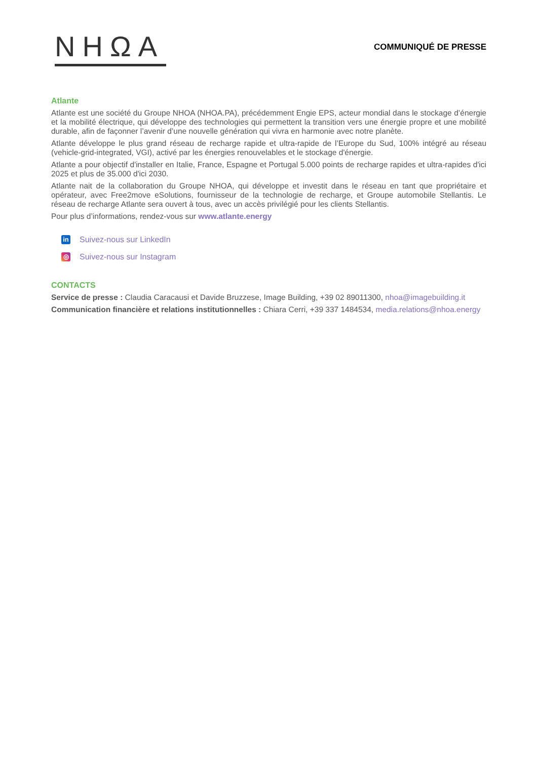NHΩA
COMMUNIQUÉ DE PRESSE
Atlante
Atlante est une société du Groupe NHOA (NHOA.PA), précédemment Engie EPS, acteur mondial dans le stockage d’énergie et la mobilité électrique, qui développe des technologies qui permettent la transition vers une énergie propre et une mobilité durable, afin de façonner l’avenir d’une nouvelle génération qui vivra en harmonie avec notre planète.
Atlante développe le plus grand réseau de recharge rapide et ultra-rapide de l’Europe du Sud, 100% intégré au réseau (vehicle-grid-integrated, VGI), activé par les énergies renouvelables et le stockage d'énergie.
Atlante a pour objectif d'installer en Italie, France, Espagne et Portugal 5.000 points de recharge rapides et ultra-rapides d'ici 2025 et plus de 35.000 d'ici 2030.
Atlante nait de la collaboration du Groupe NHOA, qui développe et investit dans le réseau en tant que propriétaire et opérateur, avec Free2move eSolutions, fournisseur de la technologie de recharge, et Groupe automobile Stellantis. Le réseau de recharge Atlante sera ouvert à tous, avec un accès privilégié pour les clients Stellantis.
Pour plus d’informations, rendez-vous sur www.atlante.energy
in
Suivez-nous sur LinkedIn
◎
Suivez-nous sur Instagram
CONTACTS
Service de presse : Claudia Caracausi et Davide Bruzzese, Image Building, +39 02 89011300, nhoa@imagebuilding.it
Communication financière et relations institutionnelles : Chiara Cerri, +39 337 1484534, media.relations@nhoa.energy